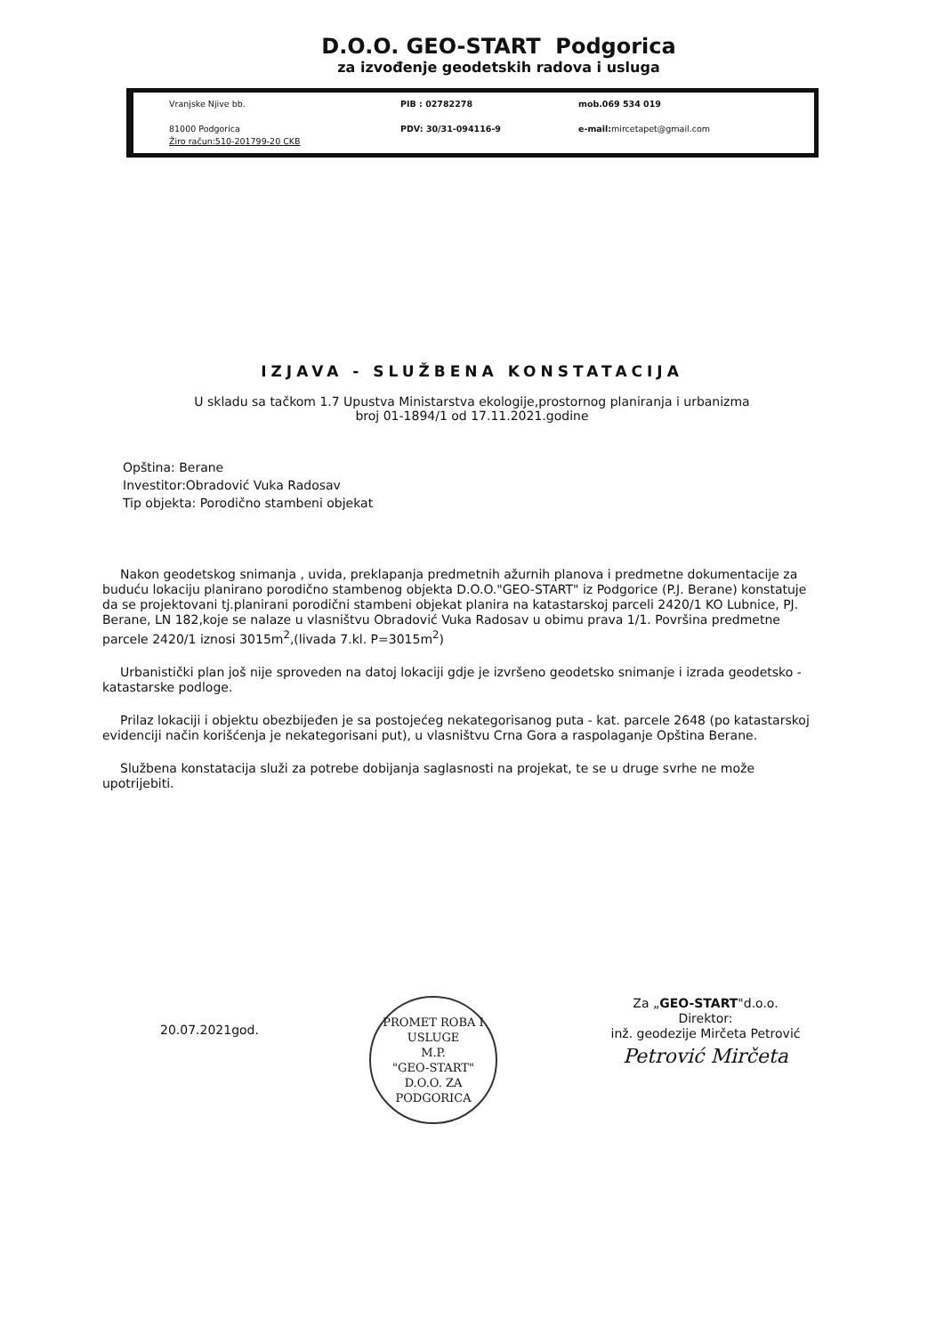D.O.O. GEO-START Podgorica
za izvođenje geodetskih radova i usluga
Vranjske Njive bb.
81000 Podgorica
Žiro račun:510-201799-20 CKB
PIB : 02782278
PDV: 30/31-094116-9
mob.069 534 019
e-mail: mircetapet@gmail.com
IZJAVA - SLUŽBENA KONSTATACIJA
U skladu sa tačkom 1.7 Upustva Ministarstva ekologije,prostornog planiranja i urbanizma
broj 01-1894/1 od 17.11.2021.godine
Opština: Berane
Investitor:Obradović Vuka Radosav
Tip objekta: Porodično stambeni objekat
Nakon geodetskog snimanja , uvida, preklapanja predmetnih ažurnih planova i predmetne dokumentacije za buduću lokaciju planirano porodično stambenog objekta D.O.O."GEO-START" iz Podgorice (P.J. Berane) konstatuje da se projektovani tj.planirani porodični stambeni objekat planira na katastarskoj parceli 2420/1 KO Lubnice, PJ. Berane, LN 182,koje se nalaze u vlasništvu Obradović Vuka Radosav u obimu prava 1/1. Površina predmetne parcele 2420/1 iznosi 3015m<sup>2</sup>,(livada 7.kl. P=3015m<sup>2</sup>)
Urbanistički plan još nije sproveden na datoj lokaciji gdje je izvršeno geodetsko snimanje i izrada geodetsko - katastarske podloge.
Prilaz lokaciji i objektu obezbijeđen je sa postojećeg nekategorisanog puta - kat. parcele 2648 (po katastarskoj evidenciji način korišćenja je nekategorisani put), u vlasništvu Crna Gora a raspolaganje Opština Berane.
Službena konstatacija služi za potrebe dobijanja saglasnosti na projekat, te se u druge svrhe ne može upotrijebiti.
20.07.2021god.
PROMET ROBA I USLUGE
M.P.
"GEO-START"
D.O.O. ZA
PODGORICA
Za „GEO-START"d.o.o.
Direktor:
inž. geodezije Mirčeta Petrović
Petrović Mirčeta